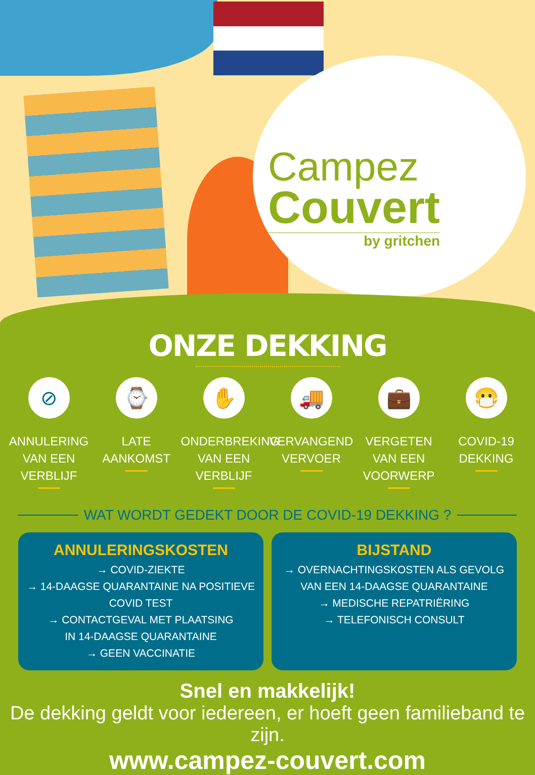Campez
Couvert
by gritchen
ONZE DEKKING
⊘
ANNULERING
VAN EEN VERBLIJF
⌚
LATE
AANKOMST
✋
ONDERBREKING
VAN EEN VERBLIJF
🚚
VERVANGEND
VERVOER
💼
VERGETEN
VAN EEN VOORWERP
😷
COVID-19
DEKKING
WAT WORDT GEDEKT DOOR DE COVID-19 DEKKING ?
ANNULERINGSKOSTEN
→ COVID-ZIEKTE
→ 14-DAAGSE QUARANTAINE NA POSITIEVE COVID TEST
→ CONTACTGEVAL MET PLAATSING
IN 14-DAAGSE QUARANTAINE
→ GEEN VACCINATIE
BIJSTAND
→ OVERNACHTINGSKOSTEN ALS GEVOLG
VAN EEN 14-DAAGSE QUARANTAINE
→ MEDISCHE REPATRIËRING
→ TELEFONISCH CONSULT
Snel en makkelijk!
De dekking geldt voor iedereen, er hoeft geen familieband te zijn.
www.campez-couvert.com